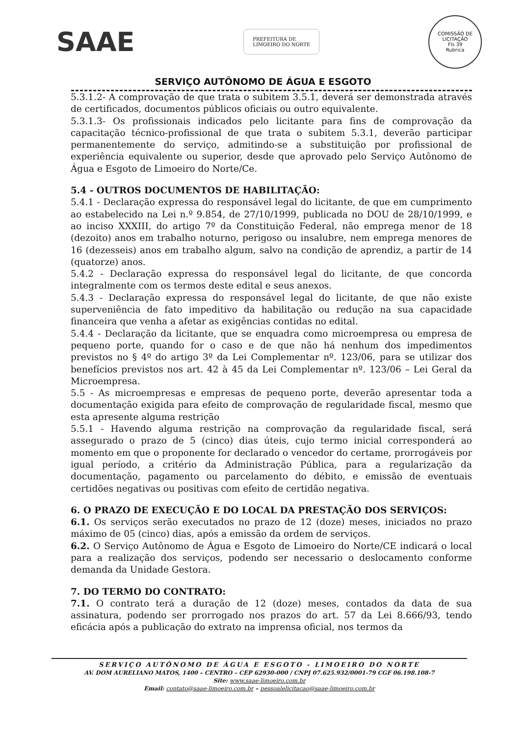SAAE
PREFEITURA DE
LIMOEIRO DO NORTE
COMISSÃO DE LICITAÇÃO
Fls 39
Rubrica
SERVIÇO AUTÔNOMO DE ÁGUA E ESGOTO
5.3.1.2- A comprovação de que trata o subitem 3.5.1, deverá ser demonstrada através de certificados, documentos públicos oficiais ou outro equivalente.
5.3.1.3- Os profissionais indicados pelo licitante para fins de comprovação da capacitação técnico-profissional de que trata o subitem 5.3.1, deverão participar permanentemente do serviço, admitindo-se a substituição por profissional de experiência equivalente ou superior, desde que aprovado pelo Serviço Autônomo de Água e Esgoto de Limoeiro do Norte/Ce.
5.4 - OUTROS DOCUMENTOS DE HABILITAÇÃO:
5.4.1 - Declaração expressa do responsável legal do licitante, de que em cumprimento ao estabelecido na Lei n.º 9.854, de 27/10/1999, publicada no DOU de 28/10/1999, e ao inciso XXXIII, do artigo 7º da Constituição Federal, não emprega menor de 18 (dezoito) anos em trabalho noturno, perigoso ou insalubre, nem emprega menores de 16 (dezesseis) anos em trabalho algum, salvo na condição de aprendiz, a partir de 14 (quatorze) anos.
5.4.2 - Declaração expressa do responsável legal do licitante, de que concorda integralmente com os termos deste edital e seus anexos.
5.4.3 - Declaração expressa do responsável legal do licitante, de que não existe superveniência de fato impeditivo da habilitação ou redução na sua capacidade financeira que venha a afetar as exigências contidas no edital.
5.4.4 - Declaração da licitante, que se enquadra como microempresa ou empresa de pequeno porte, quando for o caso e de que não há nenhum dos impedimentos previstos no § 4º do artigo 3º da Lei Complementar nº. 123/06, para se utilizar dos benefícios previstos nos art. 42 à 45 da Lei Complementar nº. 123/06 – Lei Geral da Microempresa.
5.5 - As microempresas e empresas de pequeno porte, deverão apresentar toda a documentação exigida para efeito de comprovação de regularidade fiscal, mesmo que esta apresente alguma restrição
5.5.1 - Havendo alguma restrição na comprovação da regularidade fiscal, será assegurado o prazo de 5 (cinco) dias úteis, cujo termo inicial corresponderá ao momento em que o proponente for declarado o vencedor do certame, prorrogáveis por igual período, a critério da Administração Pública, para a regularização da documentação, pagamento ou parcelamento do débito, e emissão de eventuais certidões negativas ou positivas com efeito de certidão negativa.
6. O PRAZO DE EXECUÇÃO E DO LOCAL DA PRESTAÇÃO DOS SERVIÇOS:
6.1. Os serviços serão executados no prazo de 12 (doze) meses, iniciados no prazo máximo de 05 (cinco) dias, após a emissão da ordem de serviços.
6.2. O Serviço Autônomo de Água e Esgoto de Limoeiro do Norte/CE indicará o local para a realização dos serviços, podendo ser necessario o deslocamento conforme demanda da Unidade Gestora.
7. DO TERMO DO CONTRATO:
7.1. O contrato terá a duração de 12 (doze) meses, contados da data de sua assinatura, podendo ser prorrogado nos prazos do art. 57 da Lei 8.666/93, tendo eficácia após a publicação do extrato na imprensa oficial, nos termos da
SERVIÇO AUTÔNOMO DE ÁGUA E ESGOTO - LIMOEIRO DO NORTE
AV. DOM AURELIANO MATOS, 1400 – CENTRO – CEP 62930-000 / CNPJ 07.625.932/0001-79 CGF 06.198.108-7
Site: www.saae-limoeiro.com.br
Email: contato@saae-limoeiro.com.br – pessoalelicitacao@saae-limoeiro.com.br